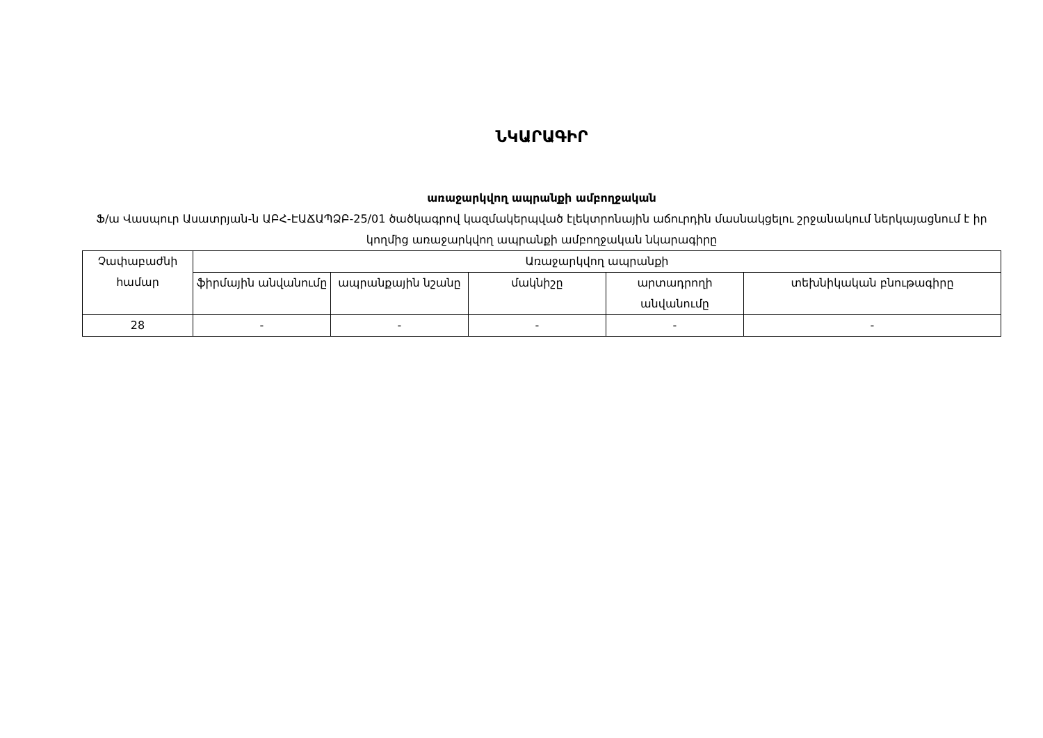ՆԿԱՐԱԳԻՐ
առաջարկվող ապրանքի ամբողջական
Ֆ/ա Վասպուր Ասատրյան-ն ԱԲՀ-ԷԱՃԱՊՁԲ-25/01 ծածկագրով կազմակերպված էլեկտրոնային աճուրդին մասնակցելու շրջանակում ներկայացնում է իր կողմից առաջարկվող ապրանքի ամբողջական նկարագիրը
| Չափաբաժնի համար | Առաջարկվող ապրանքի | | | | |
| --- | --- | --- | --- | --- | --- |
| | ֆիրմային անվանումը | ապրանքային նշանը | մակնիշը | արտադրողի անվանումը | տեխնիկական բնութագիրը |
| 28 | - | - | - | - | - |